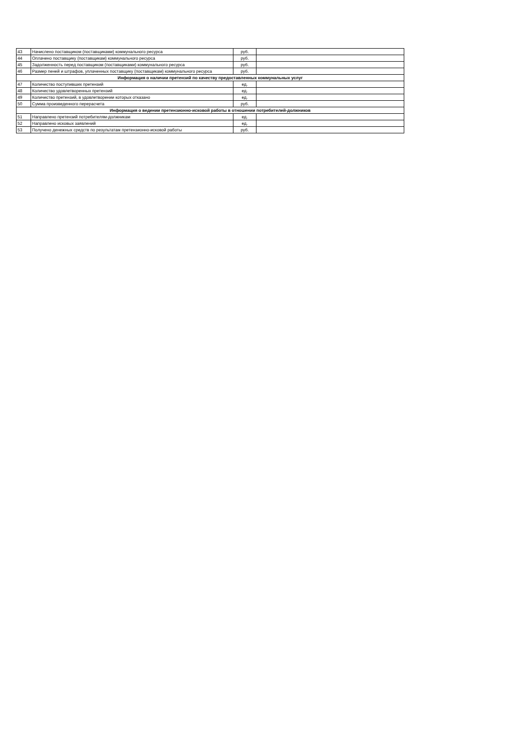| 43 | Начислено поставщиком (поставщиками) коммунального ресурса | руб. | |
| 44 | Оплачено поставщику (поставщикам) коммунального ресурса | руб. | |
| 45 | Задолженность перед поставщиком (поставщиками) коммунального ресурса | руб. | |
| 46 | Размер пеней и штрафов, уплаченных поставщику (поставщикам) коммунального ресурса | руб. | |
| Информация о наличии претензий по качеству предоставленных коммунальных услуг | | | |
| 47 | Количество поступивших претензий | ед. | |
| 48 | Количество удовлетворенных претензий | ед. | |
| 49 | Количество претензий, в удовлетворении которых отказано | ед. | |
| 50 | Сумма произведенного перерасчета | руб. | |
| Информация о ведении претензионно-исковой работы в отношении потребителей-должников | | | |
| 51 | Направлено претензий потребителям-должникам | ед. | |
| 52 | Направлено исковых заявлений | ед. | |
| 53 | Получено денежных средств по результатам претензионно-исковой работы | руб. | |